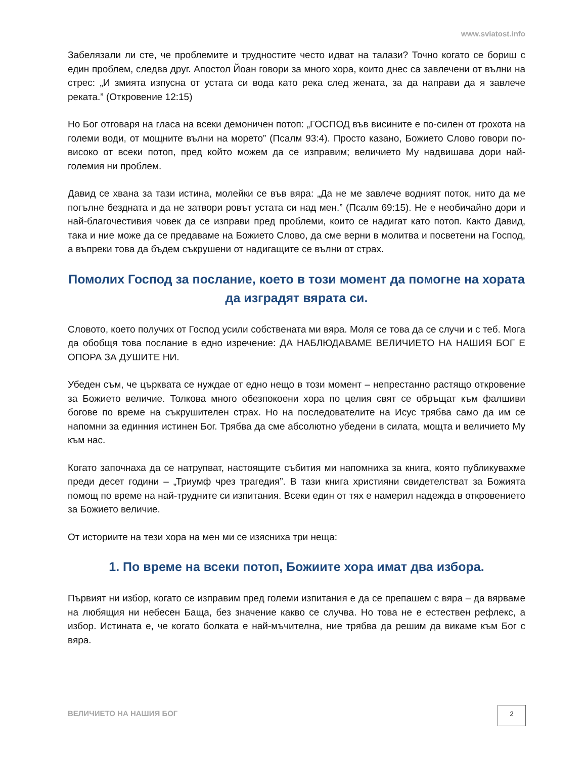www.sviatost.info
Забелязали ли сте, че проблемите и трудностите често идват на талази? Точно когато се бориш с един проблем, следва друг. Апостол Йоан говори за много хора, които днес са завлечени от вълни на стрес: „И змията изпусна от устата си вода като река след жената, за да направи да я завлече реката.” (Откровение 12:15)
Но Бог отговаря на гласа на всеки демоничен потоп: „ГОСПОД във висините е по-силен от грохота на големи води, от мощните вълни на морето” (Псалм 93:4). Просто казано, Божието Слово говори по-високо от всеки потоп, пред който можем да се изправим; величието Му надвишава дори най-големия ни проблем.
Давид се хвана за тази истина, молейки се във вяра: „Да не ме завлече водният поток, нито да ме погълне бездната и да не затвори ровът устата си над мен.” (Псалм 69:15). Не е необичайно дори и най-благочестивия човек да се изправи пред проблеми, които се надигат като потоп. Както Давид, така и ние може да се предаваме на Божието Слово, да сме верни в молитва и посветени на Господ, а въпреки това да бъдем съкрушени от надигащите се вълни от страх.
Помолих Господ за послание, което в този момент да помогне на хората да изградят вярата си.
Словото, което получих от Господ усили собствената ми вяра. Моля се това да се случи и с теб. Мога да обобщя това послание в едно изречение: ДА НАБЛЮДАВАМЕ ВЕЛИЧИЕТО НА НАШИЯ БОГ Е ОПОРА ЗА ДУШИТЕ НИ.
Убеден съм, че църквата се нуждае от едно нещо в този момент – непрестанно растящо откровение за Божието величие. Толкова много обезпокоени хора по целия свят се обръщат към фалшиви богове по време на съкрушителен страх. Но на последователите на Исус трябва само да им се напомни за единния истинен Бог. Трябва да сме абсолютно убедени в силата, мощта и величието Му към нас.
Когато започнаха да се натрупват, настоящите събития ми напомниха за книга, която публикувахме преди десет години – „Триумф чрез трагедия”. В тази книга християни свидетелстват за Божията помощ по време на най-трудните си изпитания. Всеки един от тях е намерил надежда в откровението за Божието величие.
От историите на тези хора на мен ми се изясниха три неща:
1. По време на всеки потоп, Божиите хора имат два избора.
Първият ни избор, когато се изправим пред големи изпитания е да се препашем с вяра – да вярваме на любящия ни небесен Баща, без значение какво се случва. Но това не е естествен рефлекс, а избор. Истината е, че когато болката е най-мъчителна, ние трябва да решим да викаме към Бог с вяра.
ВЕЛИЧИЕТО НА НАШИЯ БОГ
2